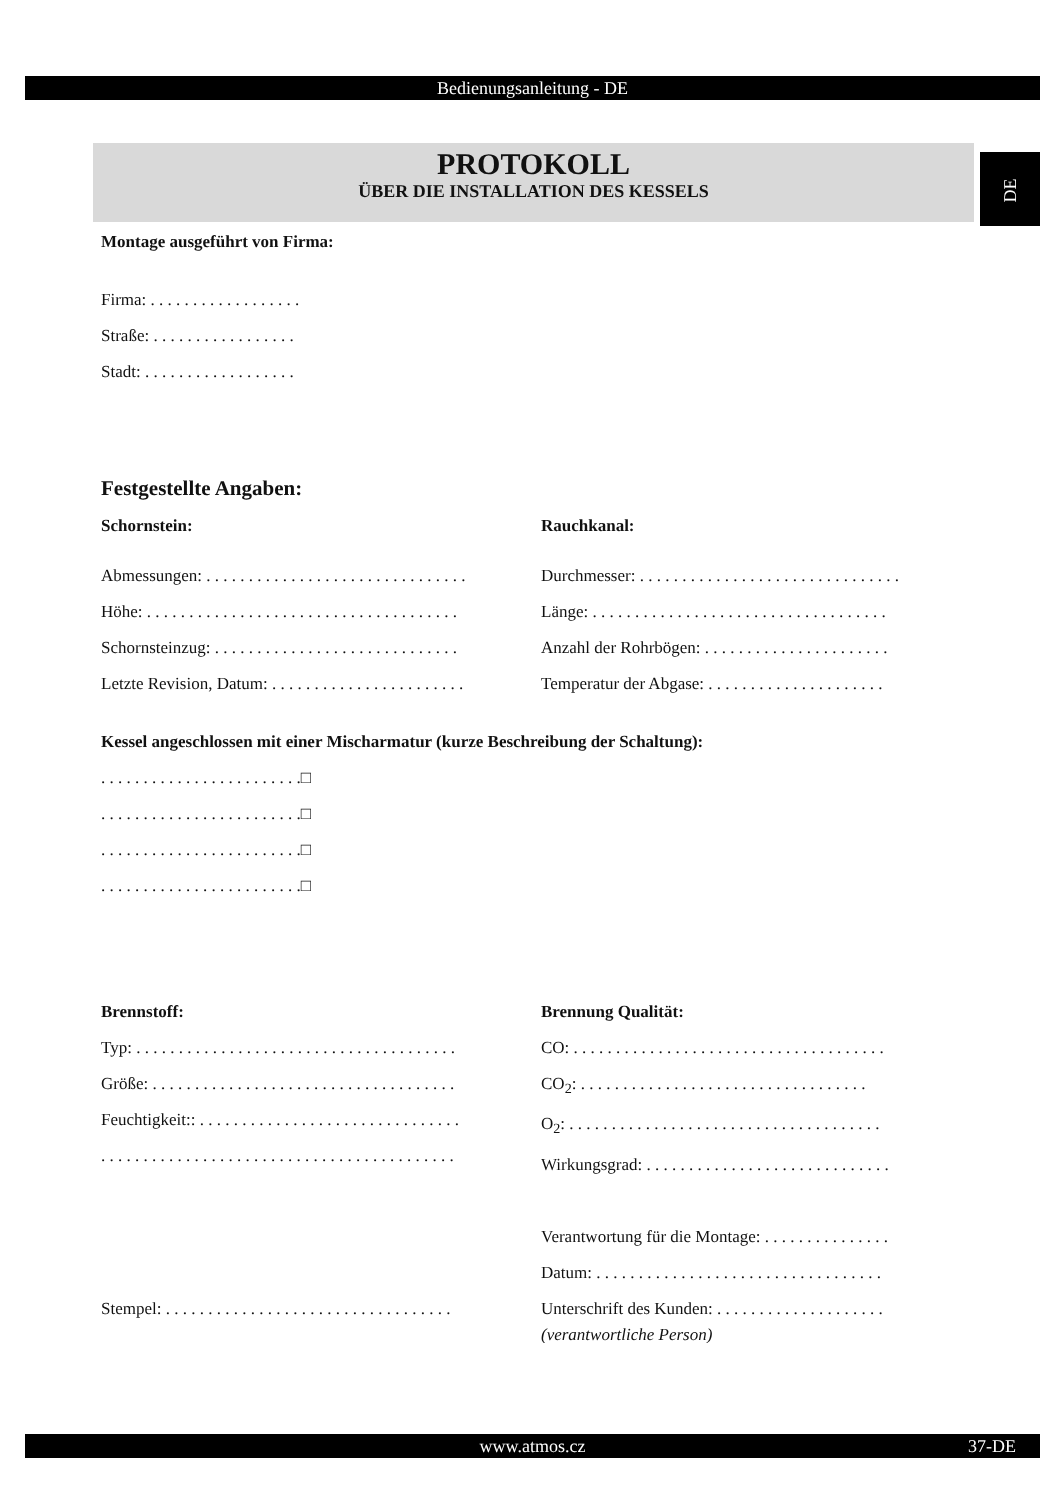Bedienungsanleitung - DE
DE
PROTOKOLL
ÜBER DIE INSTALLATION DES KESSELS
Montage ausgeführt von Firma:
Firma: . . . . . . . . . . . . . . . . . .
Straße: . . . . . . . . . . . . . . . . .
Stadt: . . . . . . . . . . . . . . . . . .
Festgestellte Angaben:
Schornstein: Rauchkanal:
Abmessungen: . . . . . . . . . . . . . . . . . . . . . . . . . . . . . . .
Höhe: . . . . . . . . . . . . . . . . . . . . . . . . . . . . . . . . . . . . .
Schornsteinzug: . . . . . . . . . . . . . . . . . . . . . . . . . . . . .
Letzte Revision, Datum: . . . . . . . . . . . . . . . . . . . . . . .
Durchmesser: . . . . . . . . . . . . . . . . . . . . . . . . . . . . . . .
Länge: . . . . . . . . . . . . . . . . . . . . . . . . . . . . . . . . . . .
Anzahl der Rohrbögen: . . . . . . . . . . . . . . . . . . . . . .
Temperatur der Abgase: . . . . . . . . . . . . . . . . . . . . .
Kessel angeschlossen mit einer Mischarmatur (kurze Beschreibung der Schaltung):
. . . . . . . . . . . . . . . . . . . . . . . .□
. . . . . . . . . . . . . . . . . . . . . . . .□
. . . . . . . . . . . . . . . . . . . . . . . .□
. . . . . . . . . . . . . . . . . . . . . . . .□
Brennstoff:
Typ: . . . . . . . . . . . . . . . . . . . . . . . . . . . . . . . . . . . . . .
Größe: . . . . . . . . . . . . . . . . . . . . . . . . . . . . . . . . . . . .
Feuchtigkeit:: . . . . . . . . . . . . . . . . . . . . . . . . . . . . . . .
. . . . . . . . . . . . . . . . . . . . . . . . . . . . . . . . . . . . . . . . . .
Brennung Qualität:
CO: . . . . . . . . . . . . . . . . . . . . . . . . . . . . . . . . . . . . .
CO<sub>2</sub>: . . . . . . . . . . . . . . . . . . . . . . . . . . . . . . . . . .
O<sub>2</sub>: . . . . . . . . . . . . . . . . . . . . . . . . . . . . . . . . . . . . .
Wirkungsgrad: . . . . . . . . . . . . . . . . . . . . . . . . . . . . .
Stempel: . . . . . . . . . . . . . . . . . . . . . . . . . . . . . . . . . . Verantwortung für die Montage: . . . . . . . . . . . . . . .
Datum: . . . . . . . . . . . . . . . . . . . . . . . . . . . . . . . . . .
Unterschrift des Kunden: . . . . . . . . . . . . . . . . . . . .
(verantwortliche Person)
www.atmos.cz 37-DE